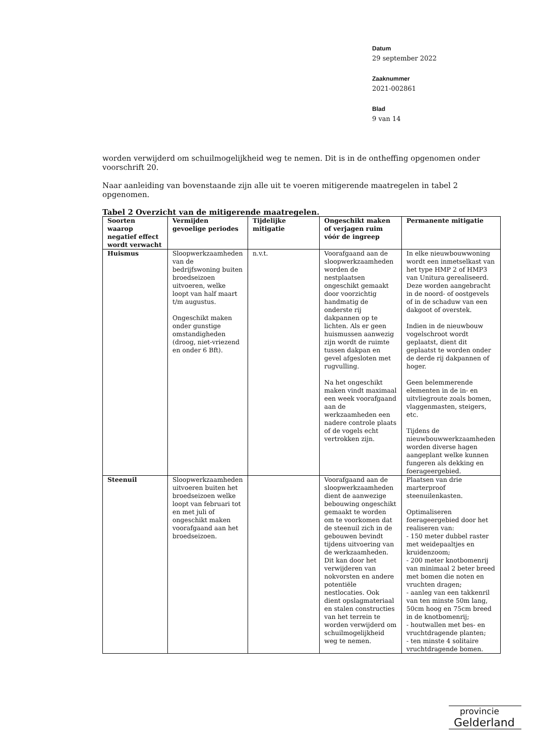Datum
29 september 2022
Zaaknummer
2021-002861
Blad
9 van 14
worden verwijderd om schuilmogelijkheid weg te nemen. Dit is in de ontheffing opgenomen onder voorschrift 20.
Naar aanleiding van bovenstaande zijn alle uit te voeren mitigerende maatregelen in tabel 2 opgenomen.
Tabel 2 Overzicht van de mitigerende maatregelen.
| Soorten waarop negatief effect wordt verwacht | Vermijden gevoelige periodes | Tijdelijke mitigatie | Ongeschikt maken of verjagen ruim vóór de ingreep | Permanente mitigatie |
| --- | --- | --- | --- | --- |
| Huismus | Sloopwerkzaamheden van de bedrijfswoning buiten broedseizoen uitvoeren, welke loopt van half maart t/m augustus. Ongeschikt maken onder gunstige omstandigheden (droog, niet-vriezend en onder 6 Bft). | n.v.t. | Voorafgaand aan de sloopwerkzaamheden worden de nestplaatsen ongeschikt gemaakt door voorzichtig handmatig de onderste rij dakpannen op te lichten. Als er geen huismussen aanwezig zijn wordt de ruimte tussen dakpan en gevel afgesloten met rugvulling. Na het ongeschikt maken vindt maximaal een week voorafgaand aan de werkzaamheden een nadere controle plaats of de vogels echt vertrokken zijn. | In elke nieuwbouwwoning wordt een inmetselkast van het type HMP 2 of HMP3 van Unitura gerealiseerd. Deze worden aangebracht in de noord- of oostgevels of in de schaduw van een dakgoot of overstek. Indien in de nieuwbouw vogelschroot wordt geplaatst, dient dit geplaatst te worden onder de derde rij dakpannen of hoger. Geen belemmerende elementen in de in- en uitvliegroute zoals bomen, vlaggenmasten, steigers, etc. Tijdens de nieuwbouwwerkzaamheden worden diverse hagen aangeplant welke kunnen fungeren als dekking en foerageergebied. |
| Steenuil | Sloopwerkzaamheden uitvoeren buiten het broedseizoen welke loopt van februari tot en met juli of ongeschikt maken voorafgaand aan het broedseizoen. | | Voorafgaand aan de sloopwerkzaamheden dient de aanwezige bebouwing ongeschikt gemaakt te worden om te voorkomen dat de steenuil zich in de gebouwen bevindt tijdens uitvoering van de werkzaamheden. Dit kan door het verwijderen van nokvorsten en andere potentiële nestlocaties. Ook dient opslagmateriaal en stalen constructies van het terrein te worden verwijderd om schuilmogelijkheid weg te nemen. | Plaatsen van drie marterproof steenuilenkasten. Optimaliseren foerageergebied door het realiseren van: - 150 meter dubbel raster met weidepaaltjes en kruidenzoom; - 200 meter knotbomenrij van minimaal 2 beter breed met bomen die noten en vruchten dragen; - aanleg van een takkenril van ten minste 50m lang, 50cm hoog en 75cm breed in de knotbomenrij; - houtwallen met bes- en vruchtdragende planten; - ten minste 4 solitaire vruchtdragende bomen. |
provincie
Gelderland